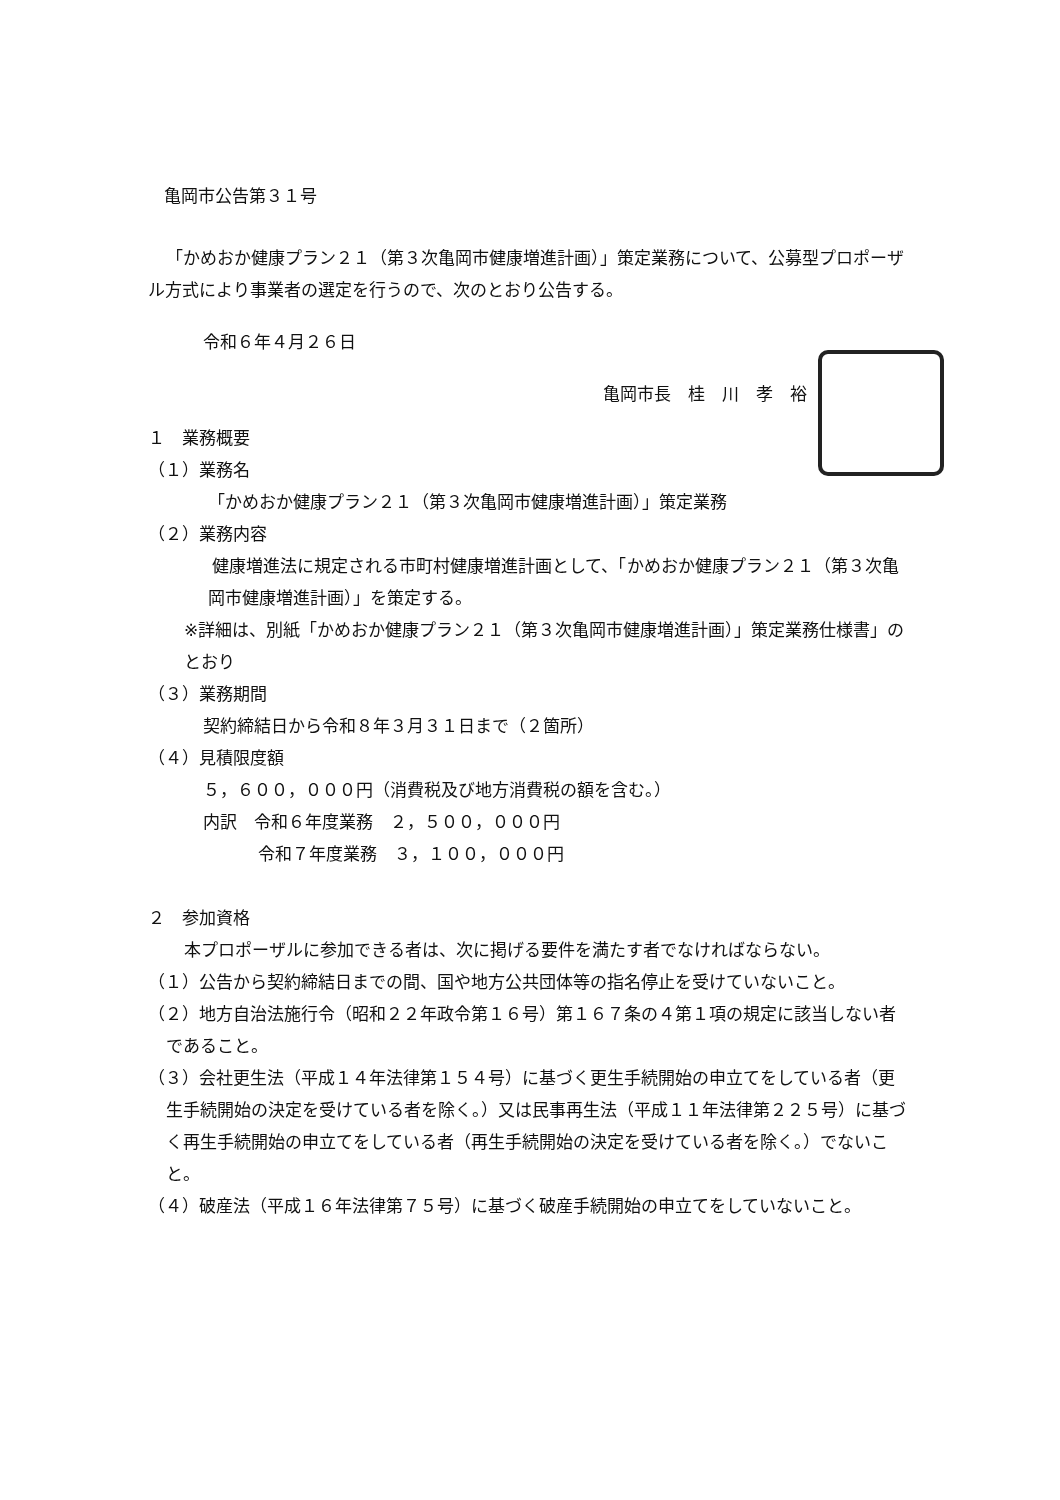亀岡市公告第３１号
「かめおか健康プラン２１（第３次亀岡市健康増進計画）」策定業務について、公募型プロポーザル方式により事業者の選定を行うので、次のとおり公告する。
令和６年４月２６日
亀岡市長　桂　川　孝　裕
１　業務概要
（１）業務名
「かめおか健康プラン２１（第３次亀岡市健康増進計画）」策定業務
（２）業務内容
健康増進法に規定される市町村健康増進計画として、「かめおか健康プラン２１（第３次亀岡市健康増進計画）」を策定する。
※詳細は、別紙「かめおか健康プラン２１（第３次亀岡市健康増進計画）」策定業務仕様書」のとおり
（３）業務期間
契約締結日から令和８年３月３１日まで（２箇所）
（４）見積限度額
５，６００，０００円（消費税及び地方消費税の額を含む。）
内訳　令和６年度業務　２，５００，０００円
令和７年度業務　３，１００，０００円
２　参加資格
本プロポーザルに参加できる者は、次に掲げる要件を満たす者でなければならない。
（１）公告から契約締結日までの間、国や地方公共団体等の指名停止を受けていないこと。
（２）地方自治法施行令（昭和２２年政令第１６号）第１６７条の４第１項の規定に該当しない者であること。
（３）会社更生法（平成１４年法律第１５４号）に基づく更生手続開始の申立てをしている者（更生手続開始の決定を受けている者を除く。）又は民事再生法（平成１１年法律第２２５号）に基づく再生手続開始の申立てをしている者（再生手続開始の決定を受けている者を除く。）でないこと。
（４）破産法（平成１６年法律第７５号）に基づく破産手続開始の申立てをしていないこと。